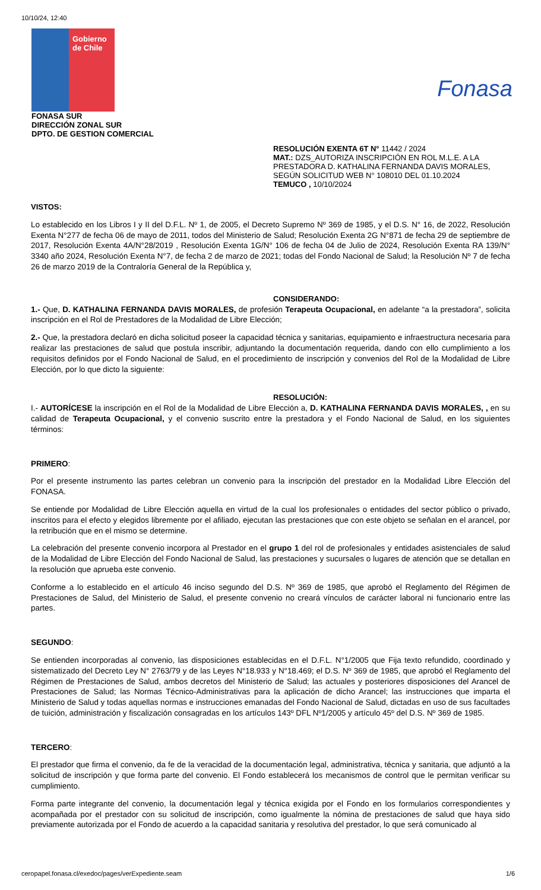10/10/24, 12:40
Gobierno de Chile
Fonasa
FONASA SUR
DIRECCIÓN ZONAL SUR
DPTO. DE GESTION COMERCIAL
RESOLUCIÓN EXENTA 6T N° 11442 / 2024
MAT.: DZS_AUTORIZA INSCRIPCIÓN EN ROL M.L.E. A LA PRESTADORA D. KATHALINA FERNANDA DAVIS MORALES, SEGÚN SOLICITUD WEB N° 108010 DEL 01.10.2024
TEMUCO , 10/10/2024
VISTOS:
Lo establecido en los Libros I y II del D.F.L. Nº 1, de 2005, el Decreto Supremo Nº 369 de 1985, y el D.S. N° 16, de 2022, Resolución Exenta N°277 de fecha 06 de mayo de 2011, todos del Ministerio de Salud; Resolución Exenta 2G N°871 de fecha 29 de septiembre de 2017, Resolución Exenta 4A/N°28/2019 , Resolución Exenta 1G/N° 106 de fecha 04 de Julio de 2024, Resolución Exenta RA 139/N° 3340 año 2024, Resolución Exenta N°7, de fecha 2 de marzo de 2021; todas del Fondo Nacional de Salud; la Resolución Nº 7 de fecha 26 de marzo 2019 de la Contraloría General de la República y,
CONSIDERANDO:
1.- Que, D. KATHALINA FERNANDA DAVIS MORALES, de profesión Terapeuta Ocupacional, en adelante “a la prestadora”, solicita inscripción en el Rol de Prestadores de la Modalidad de Libre Elección;
2.- Que, la prestadora declaró en dicha solicitud poseer la capacidad técnica y sanitarias, equipamiento e infraestructura necesaria para realizar las prestaciones de salud que postula inscribir, adjuntando la documentación requerida, dando con ello cumplimiento a los requisitos definidos por el Fondo Nacional de Salud, en el procedimiento de inscripción y convenios del Rol de la Modalidad de Libre Elección, por lo que dicto la siguiente:
RESOLUCIÓN:
I.- AUTORÍCESE la inscripción en el Rol de la Modalidad de Libre Elección a, D. KATHALINA FERNANDA DAVIS MORALES, , en su calidad de Terapeuta Ocupacional, y el convenio suscrito entre la prestadora y el Fondo Nacional de Salud, en los siguientes términos:
PRIMERO:
Por el presente instrumento las partes celebran un convenio para la inscripción del prestador en la Modalidad Libre Elección del FONASA.
Se entiende por Modalidad de Libre Elección aquella en virtud de la cual los profesionales o entidades del sector público o privado, inscritos para el efecto y elegidos libremente por el afiliado, ejecutan las prestaciones que con este objeto se señalan en el arancel, por la retribución que en el mismo se determine.
La celebración del presente convenio incorpora al Prestador en el grupo 1 del rol de profesionales y entidades asistenciales de salud de la Modalidad de Libre Elección del Fondo Nacional de Salud, las prestaciones y sucursales o lugares de atención que se detallan en la resolución que aprueba este convenio.
Conforme a lo establecido en el artículo 46 inciso segundo del D.S. Nº 369 de 1985, que aprobó el Reglamento del Régimen de Prestaciones de Salud, del Ministerio de Salud, el presente convenio no creará vínculos de carácter laboral ni funcionario entre las partes.
SEGUNDO:
Se entienden incorporadas al convenio, las disposiciones establecidas en el D.F.L. N°1/2005 que Fija texto refundido, coordinado y sistematizado del Decreto Ley N° 2763/79 y de las Leyes N°18.933 y N°18.469; el D.S. Nº 369 de 1985, que aprobó el Reglamento del Régimen de Prestaciones de Salud, ambos decretos del Ministerio de Salud; las actuales y posteriores disposiciones del Arancel de Prestaciones de Salud; las Normas Técnico-Administrativas para la aplicación de dicho Arancel; las instrucciones que imparta el Ministerio de Salud y todas aquellas normas e instrucciones emanadas del Fondo Nacional de Salud, dictadas en uso de sus facultades de tuición, administración y fiscalización consagradas en los artículos 143º DFL Nº1/2005 y artículo 45º del D.S. Nº 369 de 1985.
TERCERO:
El prestador que firma el convenio, da fe de la veracidad de la documentación legal, administrativa, técnica y sanitaria, que adjuntó a la solicitud de inscripción y que forma parte del convenio. El Fondo establecerá los mecanismos de control que le permitan verificar su cumplimiento.
Forma parte integrante del convenio, la documentación legal y técnica exigida por el Fondo en los formularios correspondientes y acompañada por el prestador con su solicitud de inscripción, como igualmente la nómina de prestaciones de salud que haya sido previamente autorizada por el Fondo de acuerdo a la capacidad sanitaria y resolutiva del prestador, lo que será comunicado al
ceropapel.fonasa.cl/exedoc/pages/verExpediente.seam 1/6